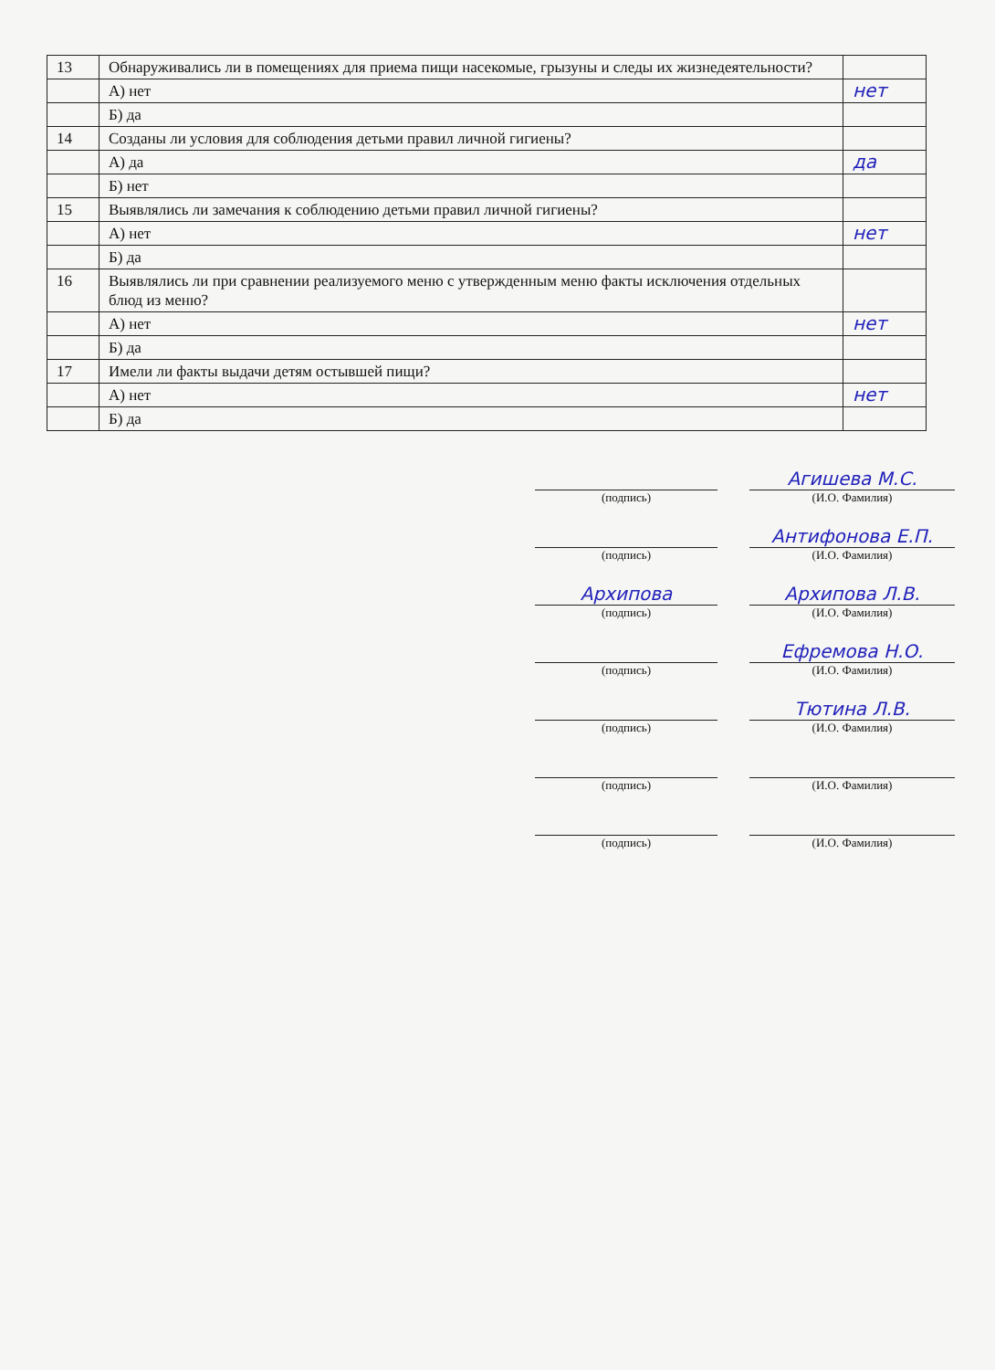| 13 | Обнаруживались ли в помещениях для приема пищи насекомые, грызуны и следы их жизнедеятельности? | |
| | А) нет | нет |
| | Б) да | |
| 14 | Созданы ли условия для соблюдения детьми правил личной гигиены? | |
| | А) да | да |
| | Б) нет | |
| 15 | Выявлялись ли замечания к соблюдению детьми правил личной гигиены? | |
| | А) нет | нет |
| | Б) да | |
| 16 | Выявлялись ли при сравнении реализуемого меню с утвержденным меню факты исключения отдельных блюд из меню? | |
| | А) нет | нет |
| | Б) да | |
| 17 | Имели ли факты выдачи детям остывшей пищи? | |
| | А) нет | нет |
| | Б) да | |
(подпись)
Агишева М.С.
(И.О. Фамилия)
(подпись)
Антифонова Е.П.
(И.О. Фамилия)
Архипова
(подпись)
Архипова Л.В.
(И.О. Фамилия)
(подпись)
Ефремова Н.О.
(И.О. Фамилия)
(подпись)
Тютина Л.В.
(И.О. Фамилия)
(подпись) (И.О. Фамилия)
(подпись) (И.О. Фамилия)